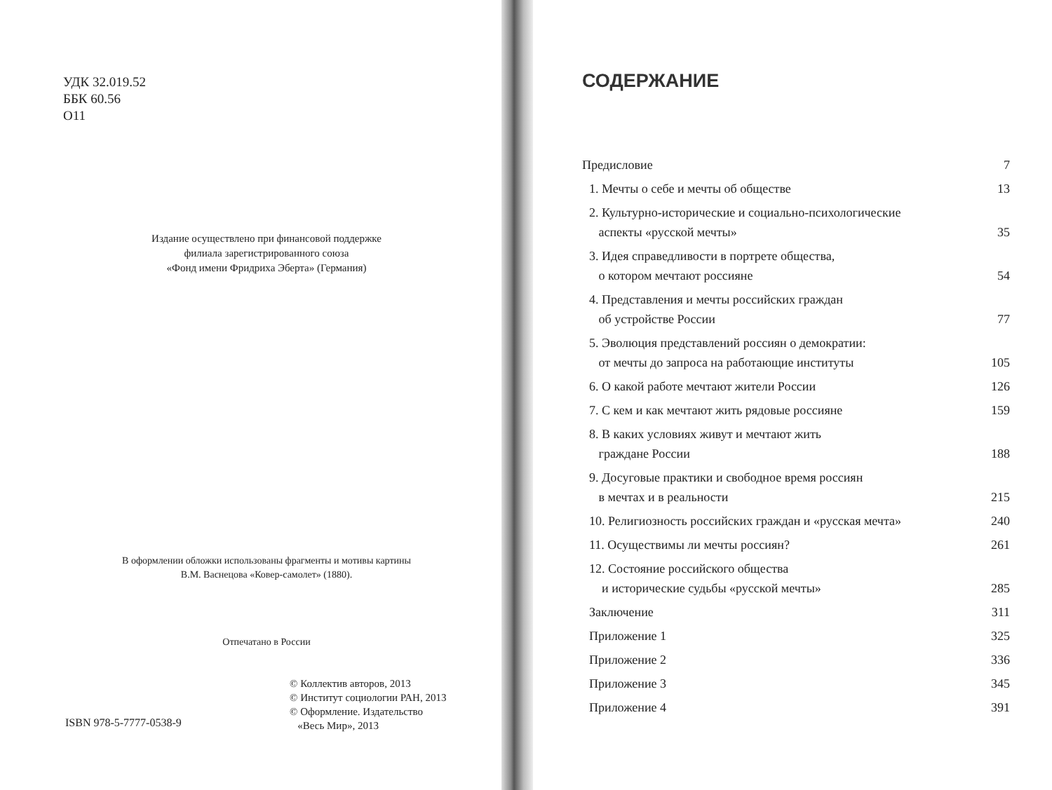УДК 32.019.52
ББК 60.56
О11
Издание осуществлено при финансовой поддержке
филиала зарегистрированного союза
«Фонд имени Фридриха Эберта» (Германия)
В оформлении обложки использованы фрагменты и мотивы картины
В.М. Васнецова «Ковер-самолет» (1880).
Отпечатано в России
© Коллектив авторов, 2013
© Институт социологии РАН, 2013
© Оформление. Издательство
«Весь Мир», 2013
ISBN 978-5-7777-0538-9
СОДЕРЖАНИЕ
Предисловие 7
1. Мечты о себе и мечты об обществе 13
2. Культурно-исторические и социально-психологические
аспекты «русской мечты» 35
3. Идея справедливости в портрете общества,
о котором мечтают россияне 54
4. Представления и мечты российских граждан
об устройстве России 77
5. Эволюция представлений россиян о демократии:
от мечты до запроса на работающие институты 105
6. О какой работе мечтают жители России 126
7. С кем и как мечтают жить рядовые россияне 159
8. В каких условиях живут и мечтают жить
граждане России 188
9. Досуговые практики и свободное время россиян
в мечтах и в реальности 215
10. Религиозность российских граждан и «русская мечта» 240
11. Осуществимы ли мечты россиян? 261
12. Состояние российского общества
и исторические судьбы «русской мечты» 285
Заключение 311
Приложение 1 325
Приложение 2 336
Приложение 3 345
Приложение 4 391